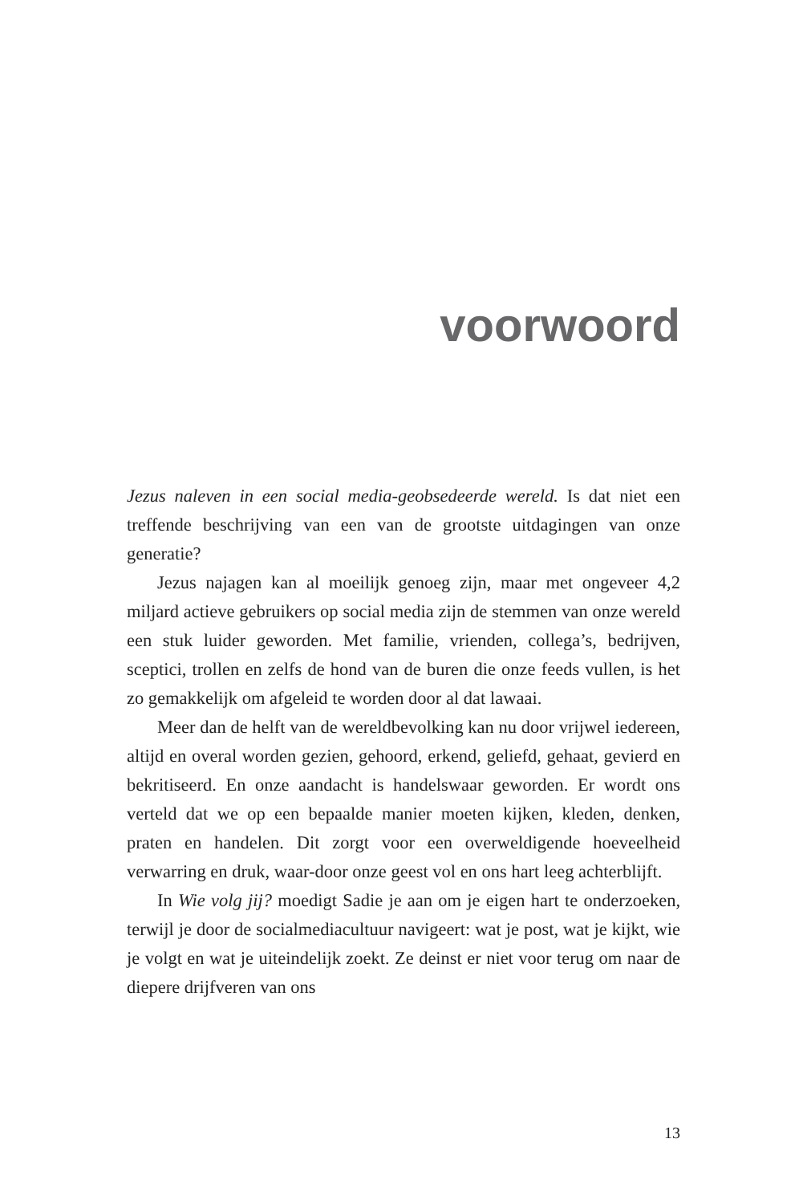voorwoord
Jezus naleven in een social media-geobsedeerde wereld. Is dat niet een treffende beschrijving van een van de grootste uitdagingen van onze generatie?
Jezus najagen kan al moeilijk genoeg zijn, maar met ongeveer 4,2 miljard actieve gebruikers op social media zijn de stemmen van onze wereld een stuk luider geworden. Met familie, vrienden, collega’s, bedrijven, sceptici, trollen en zelfs de hond van de buren die onze feeds vullen, is het zo gemakkelijk om afgeleid te worden door al dat lawaai.
Meer dan de helft van de wereldbevolking kan nu door vrijwel iedereen, altijd en overal worden gezien, gehoord, erkend, geliefd, gehaat, gevierd en bekritiseerd. En onze aandacht is handelswaar geworden. Er wordt ons verteld dat we op een bepaalde manier moeten kijken, kleden, denken, praten en handelen. Dit zorgt voor een overweldigende hoeveelheid verwarring en druk, waar-door onze geest vol en ons hart leeg achterblijft.
In Wie volg jij? moedigt Sadie je aan om je eigen hart te onderzoeken, terwijl je door de socialmediacultuur navigeert: wat je post, wat je kijkt, wie je volgt en wat je uiteindelijk zoekt. Ze deinst er niet voor terug om naar de diepere drijfveren van ons
13